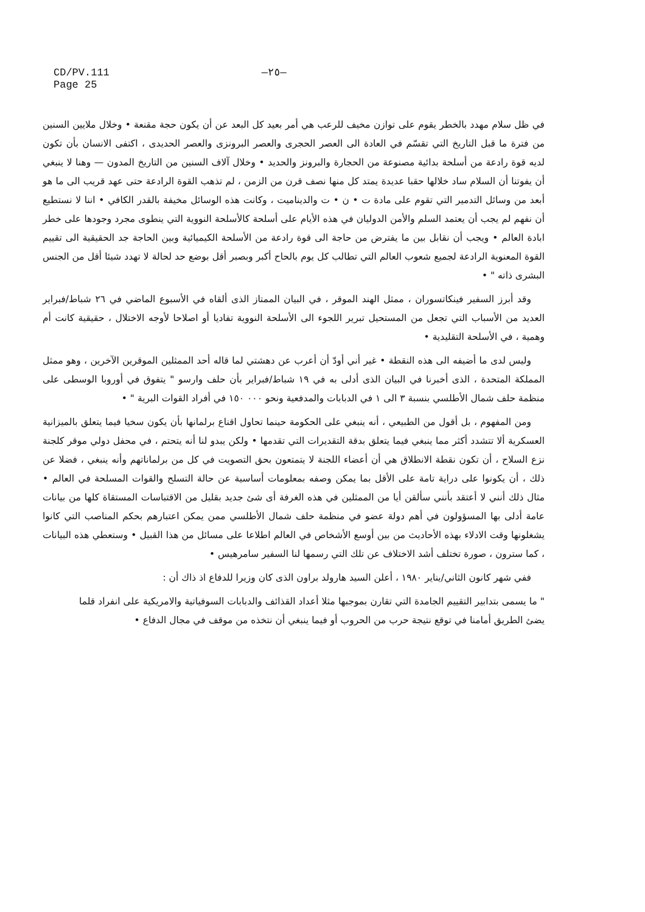CD/PV.111
Page 25
—٢٥—
في ظل سلام مهدد بالخطر يقوم على توازن مخيف للرعب هي أمر بعيد كل البعد عن أن يكون حجة مقنعة • وخلال ملايين السنين من فترة ما قبل التاريخ التي تقسّم في العادة الى العصر الحجرى والعصر البرونزى والعصر الحديدى ، اكتفى الانسان بأن تكون لديه قوة رادعة من أسلحة بدائية مصنوعة من الحجارة والبرونز والحديد • وخلال آلاف السنين من التاريخ المدون — وهنا لا ينبغي أن يفوتنا أن السلام ساد خلالها حقبا عديدة يمتد كل منها نصف قرن من الزمن ، لم تذهب القوة الرادعة حتى عهد قريب الى ما هو أبعد من وسائل التدمير التي تقوم على مادة ت • ن • ت والديناميت ، وكانت هذه الوسائل مخيفة بالقدر الكافي • اننا لا نستطيع أن نفهم لم يجب أن يعتمد السلم والأمن الدوليان في هذه الأيام على أسلحة كالأسلحة النووية التي ينطوى مجرد وجودها على خطر ابادة العالم • ويجب أن نقابل بين ما يفترض من حاجة الى قوة رادعة من الأسلحة الكيميائية وبين الحاجة جد الحقيقية الى تقييم القوة المعنوية الرادعة لجميع شعوب العالم التي تطالب كل يوم بالحاح أكبر وبصبر أقل بوضع حد لحالة لا تهدد شيئا أقل من الجنس البشرى ذاته " •
وقد أبرز السفير فينكاتسوران ، ممثل الهند الموقر ، في البيان الممتاز الذى ألقاه في الأسبوع الماضي في ٢٦ شباط/فبراير العديد من الأسباب التي تجعل من المستحيل تبرير اللجوء الى الأسلحة النووية تفاديا أو اصلاحا لأوجه الاختلال ، حقيقية كانت أم وهمية ، في الأسلحة التقليدية •
وليس لدى ما أضيفه الى هذه النقطة • غير أني أودّ أن أعرب عن دهشتي لما قاله أحد الممثلين الموقرين الآخرين ، وهو ممثل المملكة المتحدة ، الذى أخبرنا في البيان الذى أدلى به في ١٩ شباط/فبراير بأن حلف وارسو " يتفوق في أوروبا الوسطى على منظمة حلف شمال الأطلسي بنسبة ٣ الى ١ في الدبابات والمدفعية ونحو ٠٠٠ ١٥٠ في أفراد القوات البرية " •
ومن المفهوم ، بل أقول من الطبيعي ، أنه ينبغي على الحكومة حينما تحاول اقناع برلمانها بأن يكون سخيا فيما يتعلق بالميزانية العسكرية ألا تتشدد أكثر مما ينبغي فيما يتعلق بدقة التقديرات التي تقدمها • ولكن يبدو لنا أنه يتحتم ، في محفل دولي موقر كلجنة نزع السلاح ، أن تكون نقطة الانطلاق هي أن أعضاء اللجنة لا يتمتعون بحق التصويت في كل من برلماناتهم وأنه ينبغي ، فضلا عن ذلك ، أن يكونوا على دراية تامة على الأقل بما يمكن وصفه بمعلومات أساسية عن حالة التسلح والقوات المسلحة في العالم • مثال ذلك أنني لا أعتقد بأنني سألقن أيا من الممثلين في هذه الغرفة أى شئ جديد بقليل من الاقتباسات المستقاة كلها من بيانات عامة أدلى بها المسؤولون في أهم دولة عضو في منظمة حلف شمال الأطلسي ممن يمكن اعتبارهم بحكم المناصب التي كانوا يشغلونها وقت الادلاء بهذه الأحاديث من بين أوسع الأشخاص في العالم اطلاعا على مسائل من هذا القبيل • وستعطي هذه البيانات ، كما سترون ، صورة تختلف أشد الاختلاف عن تلك التي رسمها لنا السفير سامرهيس •
ففي شهر كانون الثاني/يناير ١٩٨٠ ، أعلن السيد هارولد براون الذى كان وزيرا للدفاع اذ ذاك أن :
" ما يسمى بتدابير التقييم الجامدة التي تقارن بموجبها مثلا أعداد القذائف والدبابات السوفياتية والامريكية على انفراد قلما يضئ الطريق أمامنا في توقع نتيجة حرب من الحروب أو فيما ينبغي أن نتخذه من موقف في مجال الدفاع •